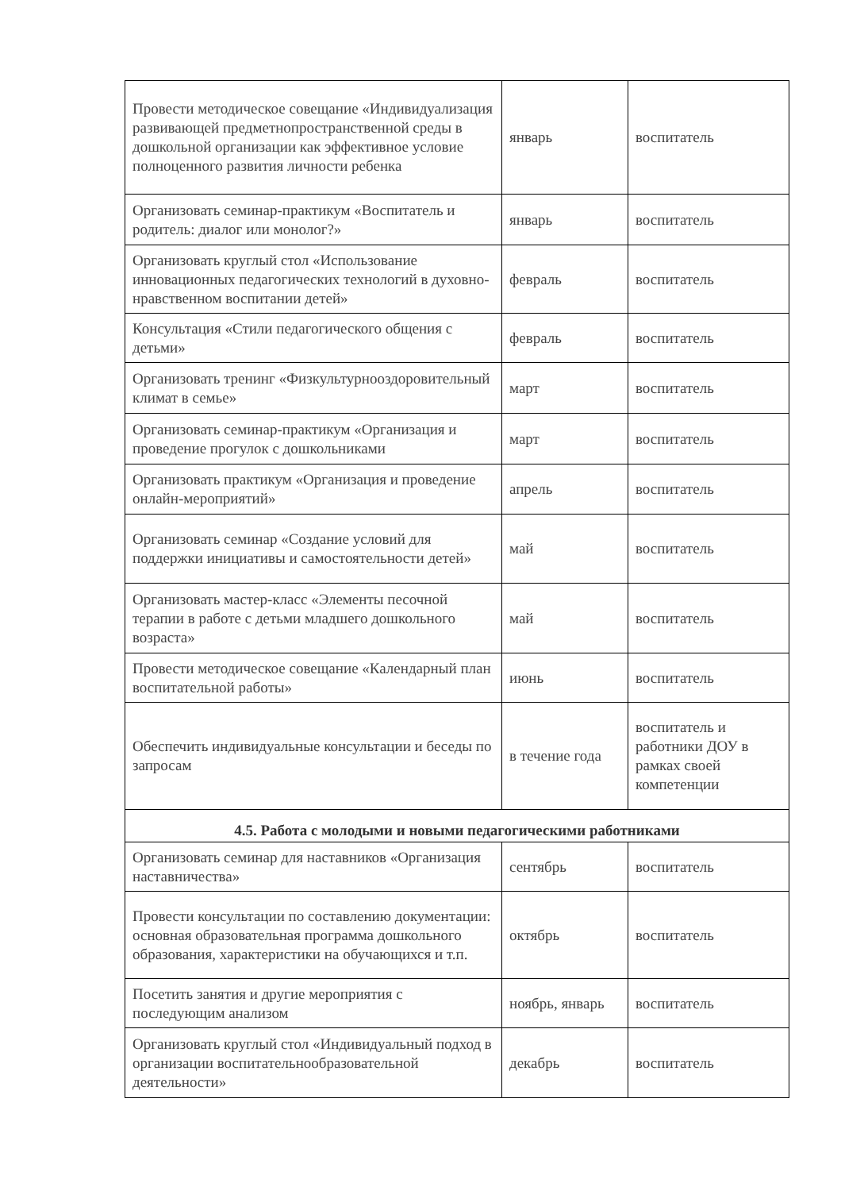| Провести методическое совещание «Индивидуализация развивающей предметнопространственной среды в дошкольной организации как эффективное условие полноценного развития личности ребенка | январь | воспитатель |
| Организовать семинар-практикум «Воспитатель и родитель: диалог или монолог?» | январь | воспитатель |
| Организовать круглый стол «Использование инновационных педагогических технологий в духовно-нравственном воспитании детей» | февраль | воспитатель |
| Консультация «Стили педагогического общения с детьми» | февраль | воспитатель |
| Организовать тренинг «Физкультурнооздоровительный климат в семье» | март | воспитатель |
| Организовать семинар-практикум «Организация и проведение прогулок с дошкольниками | март | воспитатель |
| Организовать практикум «Организация и проведение онлайн-мероприятий» | апрель | воспитатель |
| Организовать семинар «Создание условий для поддержки инициативы и самостоятельности детей» | май | воспитатель |
| Организовать мастер-класс «Элементы песочной терапии в работе с детьми младшего дошкольного возраста» | май | воспитатель |
| Провести методическое совещание «Календарный план воспитательной работы» | июнь | воспитатель |
| Обеспечить индивидуальные консультации и беседы по запросам | в течение года | воспитатель и работники ДОУ в рамках своей компетенции |
| 4.5. Работа с молодыми и новыми педагогическими работниками | | |
| Организовать семинар для наставников «Организация наставничества» | сентябрь | воспитатель |
| Провести консультации по составлению документации: основная образовательная программа дошкольного образования, характеристики на обучающихся и т.п. | октябрь | воспитатель |
| Посетить занятия и другие мероприятия с последующим анализом | ноябрь, январь | воспитатель |
| Организовать круглый стол «Индивидуальный подход в организации воспитательнообразовательной деятельности» | декабрь | воспитатель |